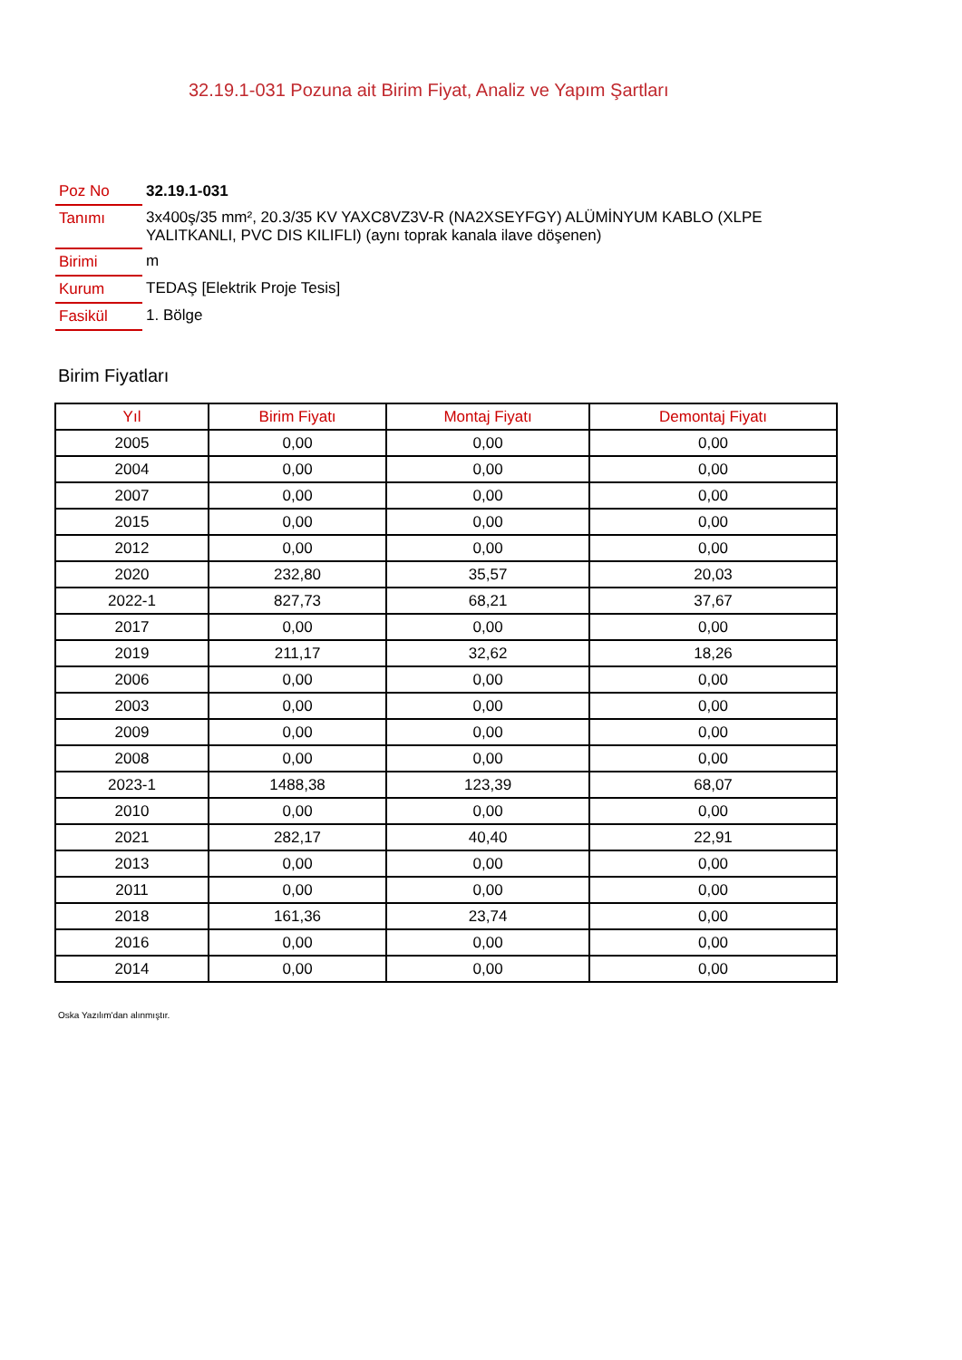32.19.1-031 Pozuna ait Birim Fiyat, Analiz ve Yapım Şartları
| Poz No | 32.19.1-031 |
| Tanımı | 3x400ş/35 mm², 20.3/35 KV YAXC8VZ3V-R (NA2XSEYFGY) ALÜMİNYUM KABLO (XLPE YALITKANLI, PVC DIS KILIFLI) (aynı toprak kanala ilave döşenen) |
| Birimi | m |
| Kurum | TEDAŞ [Elektrik Proje Tesis] |
| Fasikül | 1. Bölge |
Birim Fiyatları
| Yıl | Birim Fiyatı | Montaj Fiyatı | Demontaj Fiyatı |
| --- | --- | --- | --- |
| 2005 | 0,00 | 0,00 | 0,00 |
| 2004 | 0,00 | 0,00 | 0,00 |
| 2007 | 0,00 | 0,00 | 0,00 |
| 2015 | 0,00 | 0,00 | 0,00 |
| 2012 | 0,00 | 0,00 | 0,00 |
| 2020 | 232,80 | 35,57 | 20,03 |
| 2022-1 | 827,73 | 68,21 | 37,67 |
| 2017 | 0,00 | 0,00 | 0,00 |
| 2019 | 211,17 | 32,62 | 18,26 |
| 2006 | 0,00 | 0,00 | 0,00 |
| 2003 | 0,00 | 0,00 | 0,00 |
| 2009 | 0,00 | 0,00 | 0,00 |
| 2008 | 0,00 | 0,00 | 0,00 |
| 2023-1 | 1488,38 | 123,39 | 68,07 |
| 2010 | 0,00 | 0,00 | 0,00 |
| 2021 | 282,17 | 40,40 | 22,91 |
| 2013 | 0,00 | 0,00 | 0,00 |
| 2011 | 0,00 | 0,00 | 0,00 |
| 2018 | 161,36 | 23,74 | 0,00 |
| 2016 | 0,00 | 0,00 | 0,00 |
| 2014 | 0,00 | 0,00 | 0,00 |
Oska Yazılım'dan alınmıştır.